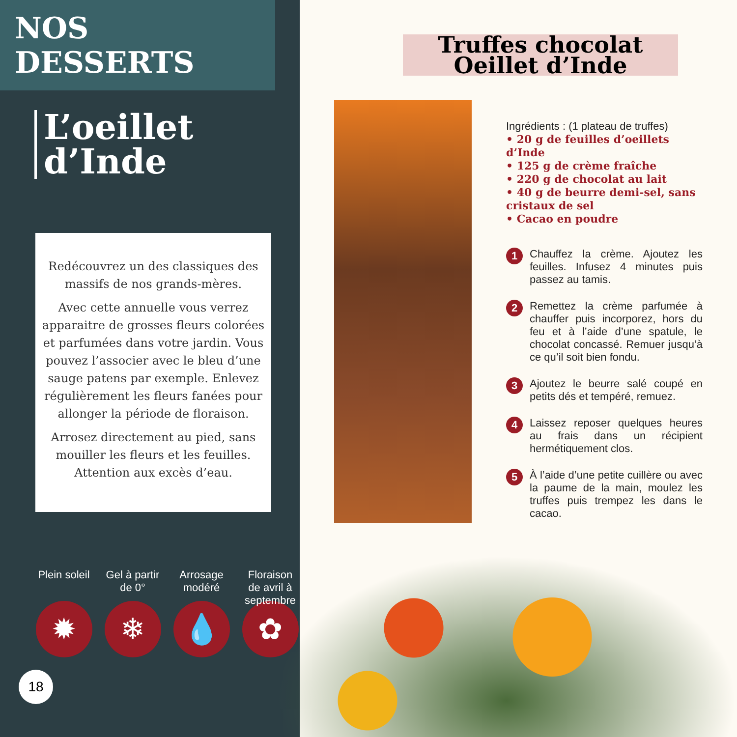NOS DESSERTS
L’oeillet
d’Inde
Redécouvrez un des classiques des massifs de nos grands-mères.
Avec cette annuelle vous verrez apparaitre de grosses fleurs colorées et parfumées dans votre jardin. Vous pouvez l’associer avec le bleu d’une sauge patens par exemple. Enlevez régulièrement les fleurs fanées pour allonger la période de floraison.
Arrosez directement au pied, sans mouiller les fleurs et les feuilles. Attention aux excès d’eau.
Plein soleil
✹
Gel à partir de 0°
❄
Arrosage modéré
💧
Floraison de avril à septembre
✿
18
Truffes chocolat Oeillet d’Inde
Ingrédients : (1 plateau de truffes)
• 20 g de feuilles d’oeillets d’Inde
• 125 g de crème fraîche
• 220 g de chocolat au lait
• 40 g de beurre demi-sel, sans cristaux de sel
• Cacao en poudre
1
Chauffez la crème. Ajoutez les feuilles. Infusez 4 minutes puis passez au tamis.
2
Remettez la crème parfumée à chauffer puis incorporez, hors du feu et à l’aide d’une spatule, le chocolat concassé. Remuer jusqu’à ce qu’il soit bien fondu.
3
Ajoutez le beurre salé coupé en petits dés et tempéré, remuez.
4
Laissez reposer quelques heures au frais dans un récipient hermétiquement clos.
5
À l’aide d’une petite cuillère ou avec la paume de la main, moulez les truffes puis trempez les dans le cacao.